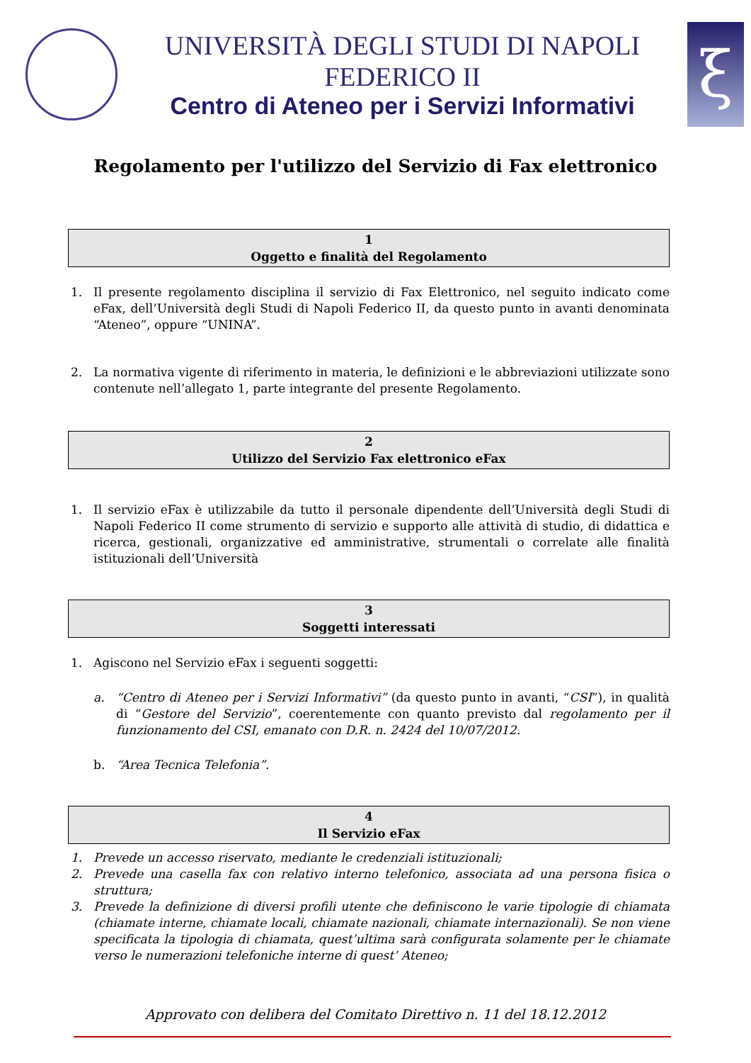UNIVERSITÀ DEGLI STUDI DI NAPOLI FEDERICO II
Centro di Ateneo per i Servizi Informativi
ξ
Regolamento per l'utilizzo del Servizio di Fax elettronico
1
Oggetto e finalità del Regolamento
1. Il presente regolamento disciplina il servizio di Fax Elettronico, nel seguito indicato come eFax, dell’Università degli Studi di Napoli Federico II, da questo punto in avanti denominata “Ateneo”, oppure “UNINA”.
2. La normativa vigente di riferimento in materia, le definizioni e le abbreviazioni utilizzate sono contenute nell’allegato 1, parte integrante del presente Regolamento.
2
Utilizzo del Servizio Fax elettronico eFax
1. Il servizio eFax è utilizzabile da tutto il personale dipendente dell’Università degli Studi di Napoli Federico II come strumento di servizio e supporto alle attività di studio, di didattica e ricerca, gestionali, organizzative ed amministrative, strumentali o correlate alle finalità istituzionali dell’Università
3
Soggetti interessati
1. Agiscono nel Servizio eFax i seguenti soggetti:
a. “Centro di Ateneo per i Servizi Informativi” (da questo punto in avanti, “CSI”), in qualità di “Gestore del Servizio”, coerentemente con quanto previsto dal regolamento per il funzionamento del CSI, emanato con D.R. n. 2424 del 10/07/2012.
b. “Area Tecnica Telefonia”.
4
Il Servizio eFax
1. Prevede un accesso riservato, mediante le credenziali istituzionali;
2. Prevede una casella fax con relativo interno telefonico, associata ad una persona fisica o struttura;
3. Prevede la definizione di diversi profili utente che definiscono le varie tipologie di chiamata (chiamate interne, chiamate locali, chiamate nazionali, chiamate internazionali). Se non viene specificata la tipologia di chiamata, quest’ultima sarà configurata solamente per le chiamate verso le numerazioni telefoniche interne di quest’ Ateneo;
Approvato con delibera del Comitato Direttivo n. 11 del 18.12.2012